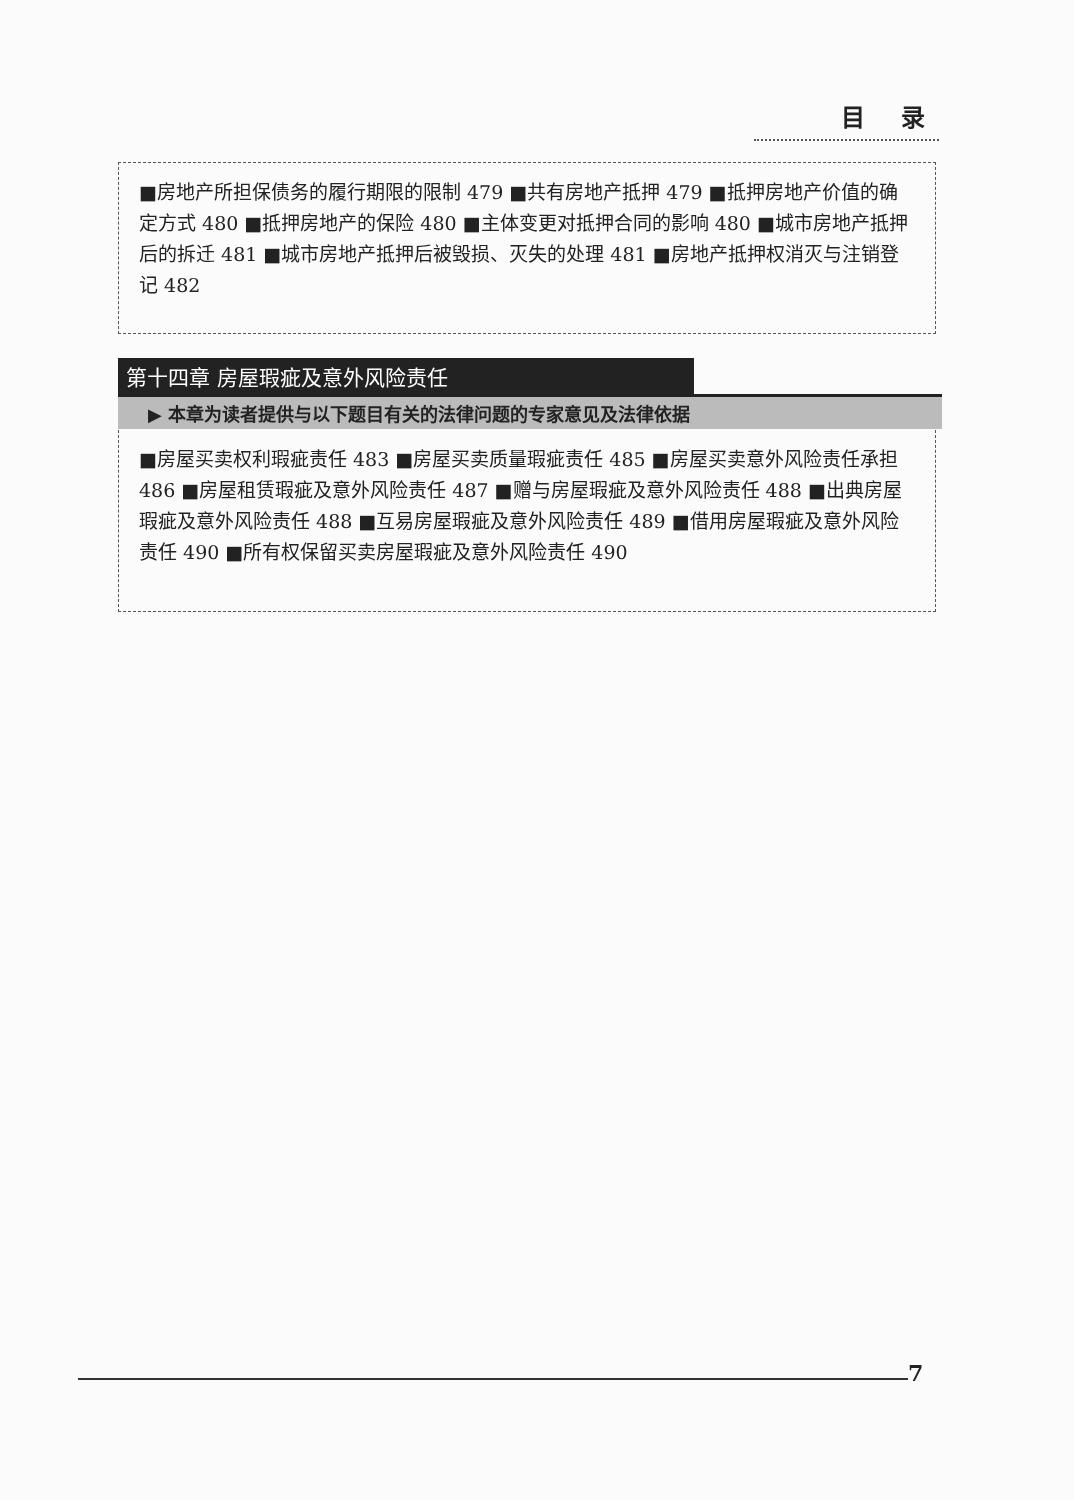目 录
■房地产所担保债务的履行期限的限制 479 ■共有房地产抵押 479 ■抵押房地产价值的确定方式 480 ■抵押房地产的保险 480 ■主体变更对抵押合同的影响 480 ■城市房地产抵押后的拆迁 481 ■城市房地产抵押后被毁损、灭失的处理 481 ■房地产抵押权消灭与注销登记 482
第十四章 房屋瑕疵及意外风险责任
▶ 本章为读者提供与以下题目有关的法律问题的专家意见及法律依据
■房屋买卖权利瑕疵责任 483 ■房屋买卖质量瑕疵责任 485 ■房屋买卖意外风险责任承担 486 ■房屋租赁瑕疵及意外风险责任 487 ■赠与房屋瑕疵及意外风险责任 488 ■出典房屋瑕疵及意外风险责任 488 ■互易房屋瑕疵及意外风险责任 489 ■借用房屋瑕疵及意外风险责任 490 ■所有权保留买卖房屋瑕疵及意外风险责任 490
7